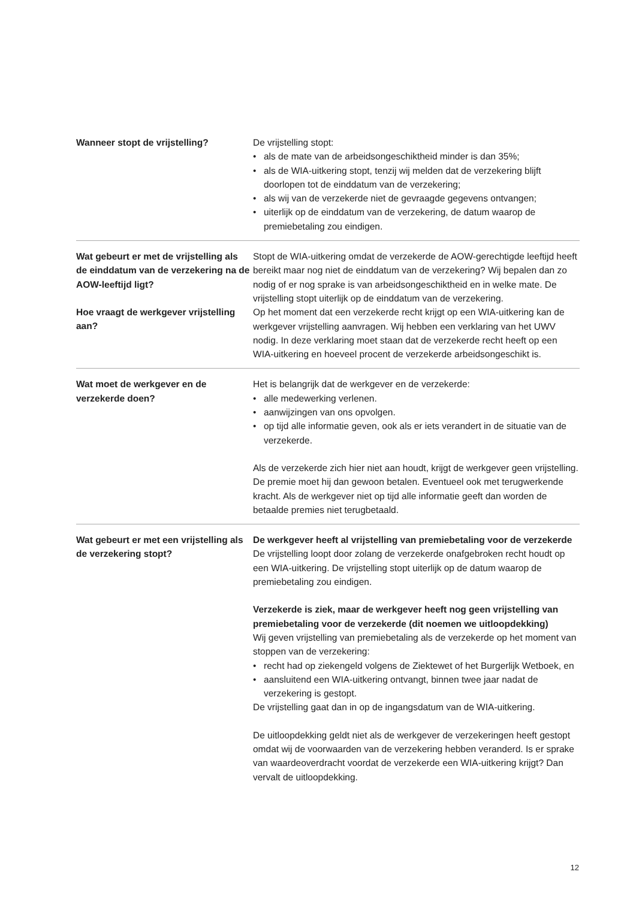Wanneer stopt de vrijstelling? De vrijstelling stopt:
• als de mate van de arbeidsongeschiktheid minder is dan 35%;
• als de WIA-uitkering stopt, tenzij wij melden dat de verzekering blijft doorlopen tot de einddatum van de verzekering;
• als wij van de verzekerde niet de gevraagde gegevens ontvangen;
• uiterlijk op de einddatum van de verzekering, de datum waarop de premiebetaling zou eindigen.
Wat gebeurt er met de vrijstelling als de einddatum van de verzekering na de AOW-leeftijd ligt?
Hoe vraagt de werkgever vrijstelling aan?
Stopt de WIA-uitkering omdat de verzekerde de AOW-gerechtigde leeftijd heeft bereikt maar nog niet de einddatum van de verzekering? Wij bepalen dan zo nodig of er nog sprake is van arbeidsongeschiktheid en in welke mate. De vrijstelling stopt uiterlijk op de einddatum van de verzekering.
Op het moment dat een verzekerde recht krijgt op een WIA-uitkering kan de werkgever vrijstelling aanvragen. Wij hebben een verklaring van het UWV nodig. In deze verklaring moet staan dat de verzekerde recht heeft op een WIA-uitkering en hoeveel procent de verzekerde arbeidsongeschikt is.
Wat moet de werkgever en de verzekerde doen?
Het is belangrijk dat de werkgever en de verzekerde:
• alle medewerking verlenen.
• aanwijzingen van ons opvolgen.
• op tijd alle informatie geven, ook als er iets verandert in de situatie van de verzekerde.
Als de verzekerde zich hier niet aan houdt, krijgt de werkgever geen vrijstelling. De premie moet hij dan gewoon betalen. Eventueel ook met terugwerkende kracht. Als de werkgever niet op tijd alle informatie geeft dan worden de betaalde premies niet terugbetaald.
Wat gebeurt er met een vrijstelling als de verzekering stopt?
De werkgever heeft al vrijstelling van premiebetaling voor de verzekerde
De vrijstelling loopt door zolang de verzekerde onafgebroken recht houdt op een WIA-uitkering. De vrijstelling stopt uiterlijk op de datum waarop de premiebetaling zou eindigen.
Verzekerde is ziek, maar de werkgever heeft nog geen vrijstelling van premiebetaling voor de verzekerde (dit noemen we uitloopdekking)
Wij geven vrijstelling van premiebetaling als de verzekerde op het moment van stoppen van de verzekering:
• recht had op ziekengeld volgens de Ziektewet of het Burgerlijk Wetboek, en
• aansluitend een WIA-uitkering ontvangt, binnen twee jaar nadat de verzekering is gestopt.
De vrijstelling gaat dan in op de ingangsdatum van de WIA-uitkering.
De uitloopdekking geldt niet als de werkgever de verzekeringen heeft gestopt omdat wij de voorwaarden van de verzekering hebben veranderd. Is er sprake van waardeoverdracht voordat de verzekerde een WIA-uitkering krijgt? Dan vervalt de uitloopdekking.
12